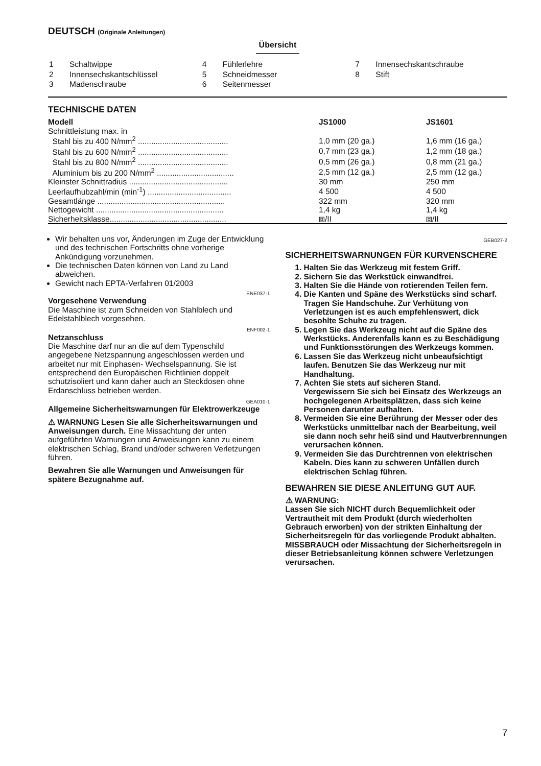DEUTSCH (Originale Anleitungen)
Übersicht
| 1 | Schaltwippe |
| 2 | Innensechskantschlüssel |
| 3 | Madenschraube |
| 4 | Fühlerlehre |
| 5 | Schneidmesser |
| 6 | Seitenmesser |
| 7 | Innensechskantschraube |
| 8 | Stift |
TECHNISCHE DATEN
| Modell | JS1000 | JS1601 |
| --- | --- | --- |
| Schnittleistung max. in | | |
| Stahl bis zu 400 N/mm<sup>2</sup> ......................................... | 1,0 mm (20 ga.) | 1,6 mm (16 ga.) |
| Stahl bis zu 600 N/mm<sup>2</sup> ......................................... | 0,7 mm (23 ga.) | 1,2 mm (18 ga.) |
| Stahl bis zu 800 N/mm<sup>2</sup> ......................................... | 0,5 mm (26 ga.) | 0,8 mm (21 ga.) |
| Aluminium bis zu 200 N/mm<sup>2</sup> ................................... | 2,5 mm (12 ga.) | 2,5 mm (12 ga.) |
| Kleinster Schnittradius ............................................. | 30 mm | 250 mm |
| Leerlaufhubzahl/min (min<sup>-1</sup>) ...................................... | 4 500 | 4 500 |
| Gesamtlänge .......................................................... | 322 mm | 320 mm |
| Nettogewicht .......................................................... | 1,4 kg | 1,4 kg |
| Sicherheitsklasse..................................................... | ⧈/II | ⧈/II |
Wir behalten uns vor, Änderungen im Zuge der Entwicklung und des technischen Fortschritts ohne vorherige Ankündigung vorzunehmen.
Die technischen Daten können von Land zu Land abweichen.
Gewicht nach EPTA-Verfahren 01/2003
ENE037-1
Vorgesehene Verwendung
Die Maschine ist zum Schneiden von Stahlblech und Edelstahlblech vorgesehen.
ENF002-1
Netzanschluss
Die Maschine darf nur an die auf dem Typenschild angegebene Netzspannung angeschlossen werden und arbeitet nur mit Einphasen- Wechselspannung. Sie ist entsprechend den Europäischen Richtlinien doppelt schutzisoliert und kann daher auch an Steckdosen ohne Erdanschluss betrieben werden.
GEA010-1
Allgemeine Sicherheitswarnungen für Elektrowerkzeuge
⚠ WARNUNG Lesen Sie alle Sicherheitswarnungen und Anweisungen durch. Eine Missachtung der unten aufgeführten Warnungen und Anweisungen kann zu einem elektrischen Schlag, Brand und/oder schweren Verletzungen führen.
Bewahren Sie alle Warnungen und Anweisungen für spätere Bezugnahme auf.
GEB027-2
SICHERHEITSWARNUNGEN FÜR KURVENSCHERE
1. Halten Sie das Werkzeug mit festem Griff.
2. Sichern Sie das Werkstück einwandfrei.
3. Halten Sie die Hände von rotierenden Teilen fern.
4. Die Kanten und Späne des Werkstücks sind scharf. Tragen Sie Handschuhe. Zur Verhütung von Verletzungen ist es auch empfehlenswert, dick besohlte Schuhe zu tragen.
5. Legen Sie das Werkzeug nicht auf die Späne des Werkstücks. Anderenfalls kann es zu Beschädigung und Funktionsstörungen des Werkzeugs kommen.
6. Lassen Sie das Werkzeug nicht unbeaufsichtigt laufen. Benutzen Sie das Werkzeug nur mit Handhaltung.
7. Achten Sie stets auf sicheren Stand.
Vergewissern Sie sich bei Einsatz des Werkzeugs an hochgelegenen Arbeitsplätzen, dass sich keine Personen darunter aufhalten.
8. Vermeiden Sie eine Berührung der Messer oder des Werkstücks unmittelbar nach der Bearbeitung, weil sie dann noch sehr heiß sind und Hautverbrennungen verursachen können.
9. Vermeiden Sie das Durchtrennen von elektrischen Kabeln. Dies kann zu schweren Unfällen durch elektrischen Schlag führen.
BEWAHREN SIE DIESE ANLEITUNG GUT AUF.
⚠ WARNUNG:
Lassen Sie sich NICHT durch Bequemlichkeit oder Vertrautheit mit dem Produkt (durch wiederholten Gebrauch erworben) von der strikten Einhaltung der Sicherheitsregeln für das vorliegende Produkt abhalten. MISSBRAUCH oder Missachtung der Sicherheitsregeln in dieser Betriebsanleitung können schwere Verletzungen verursachen.
7